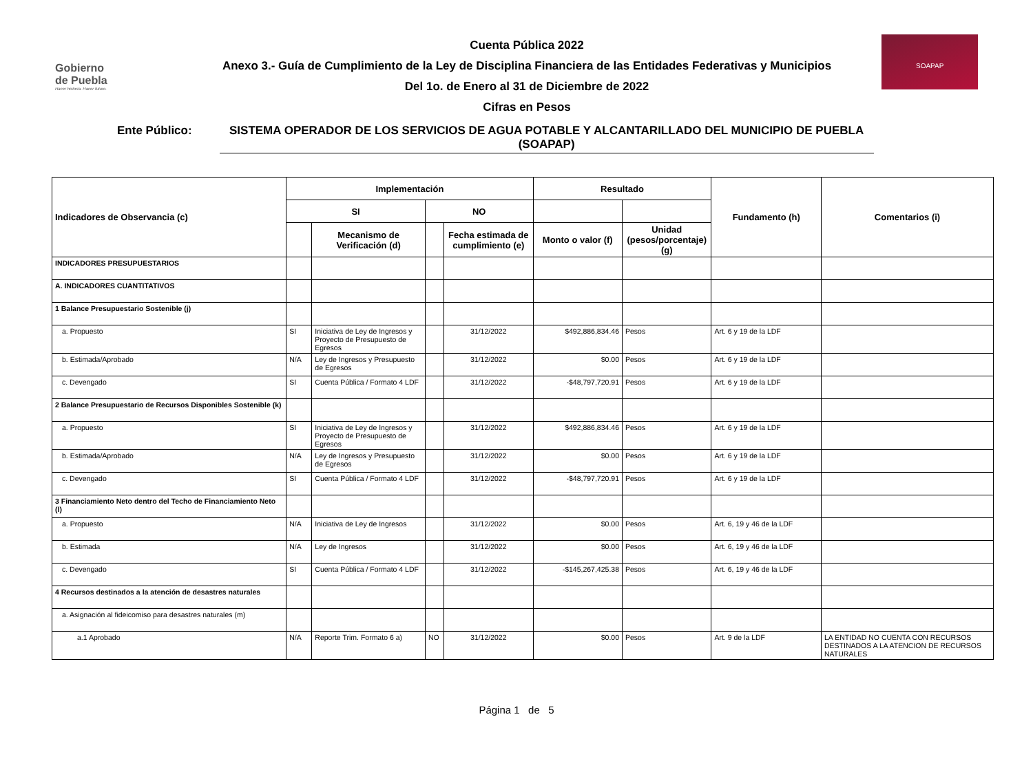Gobierno
de Puebla
Hacer historia. Hacer futuro.
Cuenta Pública 2022
Anexo 3.- Guía de Cumplimiento de la Ley de Disciplina Financiera de las Entidades Federativas y Municipios
Del 1o. de Enero al 31 de Diciembre de 2022
Cifras en Pesos
SOAPAP
Ente Público: SISTEMA OPERADOR DE LOS SERVICIOS DE AGUA POTABLE Y ALCANTARILLADO DEL MUNICIPIO DE PUEBLA (SOAPAP)
| Indicadores de Observancia (c) | Implementación | | | | Resultado | | Fundamento (h) | Comentarios (i) |
| --- | --- | --- | --- | --- | --- | --- | --- | --- |
| | SI | | NO | | | | | |
| | | Mecanismo de Verificación (d) | | Fecha estimada de cumplimiento (e) | Monto o valor (f) | Unidad (pesos/porcentaje) (g) | | |
| INDICADORES PRESUPUESTARIOS | | | | | | | | |
| A. INDICADORES CUANTITATIVOS | | | | | | | | |
| 1 Balance Presupuestario Sostenible (j) | | | | | | | | |
| a. Propuesto | SI | Iniciativa de Ley de Ingresos y Proyecto de Presupuesto de Egresos | | 31/12/2022 | $492,886,834.46 | Pesos | Art. 6 y 19 de la LDF | |
| b. Estimada/Aprobado | N/A | Ley de Ingresos y Presupuesto de Egresos | | 31/12/2022 | $0.00 | Pesos | Art. 6 y 19 de la LDF | |
| c. Devengado | SI | Cuenta Pública / Formato 4 LDF | | 31/12/2022 | -$48,797,720.91 | Pesos | Art. 6 y 19 de la LDF | |
| 2 Balance Presupuestario de Recursos Disponibles Sostenible (k) | | | | | | | | |
| a. Propuesto | SI | Iniciativa de Ley de Ingresos y Proyecto de Presupuesto de Egresos | | 31/12/2022 | $492,886,834.46 | Pesos | Art. 6 y 19 de la LDF | |
| b. Estimada/Aprobado | N/A | Ley de Ingresos y Presupuesto de Egresos | | 31/12/2022 | $0.00 | Pesos | Art. 6 y 19 de la LDF | |
| c. Devengado | SI | Cuenta Pública / Formato 4 LDF | | 31/12/2022 | -$48,797,720.91 | Pesos | Art. 6 y 19 de la LDF | |
| 3 Financiamiento Neto dentro del Techo de Financiamiento Neto (l) | | | | | | | | |
| a. Propuesto | N/A | Iniciativa de Ley de Ingresos | | 31/12/2022 | $0.00 | Pesos | Art. 6, 19 y 46 de la LDF | |
| b. Estimada | N/A | Ley de Ingresos | | 31/12/2022 | $0.00 | Pesos | Art. 6, 19 y 46 de la LDF | |
| c. Devengado | SI | Cuenta Pública / Formato 4 LDF | | 31/12/2022 | -$145,267,425.38 | Pesos | Art. 6, 19 y 46 de la LDF | |
| 4 Recursos destinados a la atención de desastres naturales | | | | | | | | |
| a. Asignación al fideicomiso para desastres naturales (m) | | | | | | | | |
| a.1 Aprobado | N/A | Reporte Trim. Formato 6 a) | NO | 31/12/2022 | $0.00 | Pesos | Art. 9 de la LDF | LA ENTIDAD NO CUENTA CON RECURSOS DESTINADOS A LA ATENCION DE RECURSOS NATURALES |
Página 1 de 5